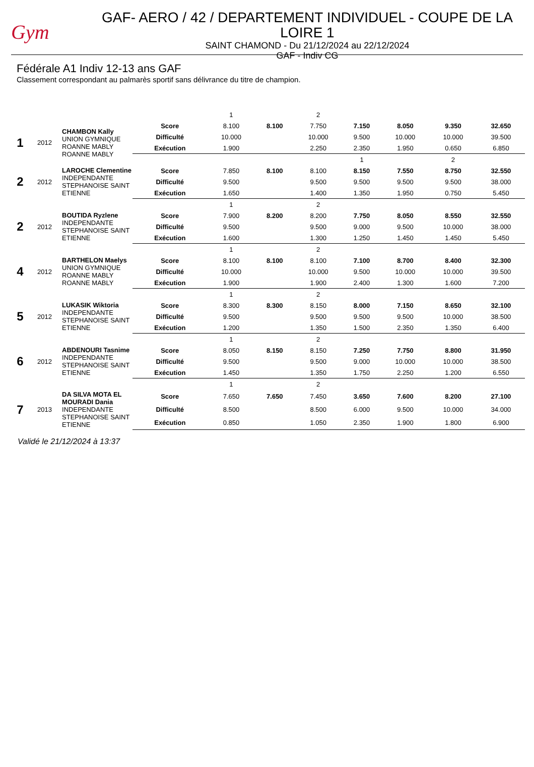Gym
GAF- AERO / 42 / DEPARTEMENT INDIVIDUEL - COUPE DE LA LOIRE 1
SAINT CHAMOND - Du 21/12/2024 au 22/12/2024
GAF - Indiv CG
Fédérale A1 Indiv 12-13 ans GAF
Classement correspondant au palmarès sportif sans délivrance du titre de champion.
| | | | | 1 | | 2 | | | | |
| 1 | 2012 | CHAMBON Kally UNION GYMNIQUE ROANNE MABLY ROANNE MABLY | Score | 8.100 | 8.100 | 7.750 | 7.150 | 8.050 | 9.350 | 32.650 |
| | | | Difficulté | 10.000 | | 10.000 | 9.500 | 10.000 | 10.000 | 39.500 |
| | | | Exécution | 1.900 | | 2.250 | 2.350 | 1.950 | 0.650 | 6.850 |
| | | | | | | | 1 | | 2 | |
| 2 | 2012 | LAROCHE Clementine INDEPENDANTE STEPHANOISE SAINT ETIENNE | Score | 7.850 | 8.100 | 8.100 | 8.150 | 7.550 | 8.750 | 32.550 |
| | | | Difficulté | 9.500 | | 9.500 | 9.500 | 9.500 | 9.500 | 38.000 |
| | | | Exécution | 1.650 | | 1.400 | 1.350 | 1.950 | 0.750 | 5.450 |
| | | | | 1 | | 2 | | | | |
| 2 | 2012 | BOUTIDA Ryzlene INDEPENDANTE STEPHANOISE SAINT ETIENNE | Score | 7.900 | 8.200 | 8.200 | 7.750 | 8.050 | 8.550 | 32.550 |
| | | | Difficulté | 9.500 | | 9.500 | 9.000 | 9.500 | 10.000 | 38.000 |
| | | | Exécution | 1.600 | | 1.300 | 1.250 | 1.450 | 1.450 | 5.450 |
| | | | | 1 | | 2 | | | | |
| 4 | 2012 | BARTHELON Maelys UNION GYMNIQUE ROANNE MABLY ROANNE MABLY | Score | 8.100 | 8.100 | 8.100 | 7.100 | 8.700 | 8.400 | 32.300 |
| | | | Difficulté | 10.000 | | 10.000 | 9.500 | 10.000 | 10.000 | 39.500 |
| | | | Exécution | 1.900 | | 1.900 | 2.400 | 1.300 | 1.600 | 7.200 |
| | | | | 1 | | 2 | | | | |
| 5 | 2012 | LUKASIK Wiktoria INDEPENDANTE STEPHANOISE SAINT ETIENNE | Score | 8.300 | 8.300 | 8.150 | 8.000 | 7.150 | 8.650 | 32.100 |
| | | | Difficulté | 9.500 | | 9.500 | 9.500 | 9.500 | 10.000 | 38.500 |
| | | | Exécution | 1.200 | | 1.350 | 1.500 | 2.350 | 1.350 | 6.400 |
| | | | | 1 | | 2 | | | | |
| 6 | 2012 | ABDENOURI Tasnime INDEPENDANTE STEPHANOISE SAINT ETIENNE | Score | 8.050 | 8.150 | 8.150 | 7.250 | 7.750 | 8.800 | 31.950 |
| | | | Difficulté | 9.500 | | 9.500 | 9.000 | 10.000 | 10.000 | 38.500 |
| | | | Exécution | 1.450 | | 1.350 | 1.750 | 2.250 | 1.200 | 6.550 |
| | | | | 1 | | 2 | | | | |
| 7 | 2013 | DA SILVA MOTA EL MOURADI Dania INDEPENDANTE STEPHANOISE SAINT ETIENNE | Score | 7.650 | 7.650 | 7.450 | 3.650 | 7.600 | 8.200 | 27.100 |
| | | | Difficulté | 8.500 | | 8.500 | 6.000 | 9.500 | 10.000 | 34.000 |
| | | | Exécution | 0.850 | | 1.050 | 2.350 | 1.900 | 1.800 | 6.900 |
Validé le 21/12/2024 à 13:37